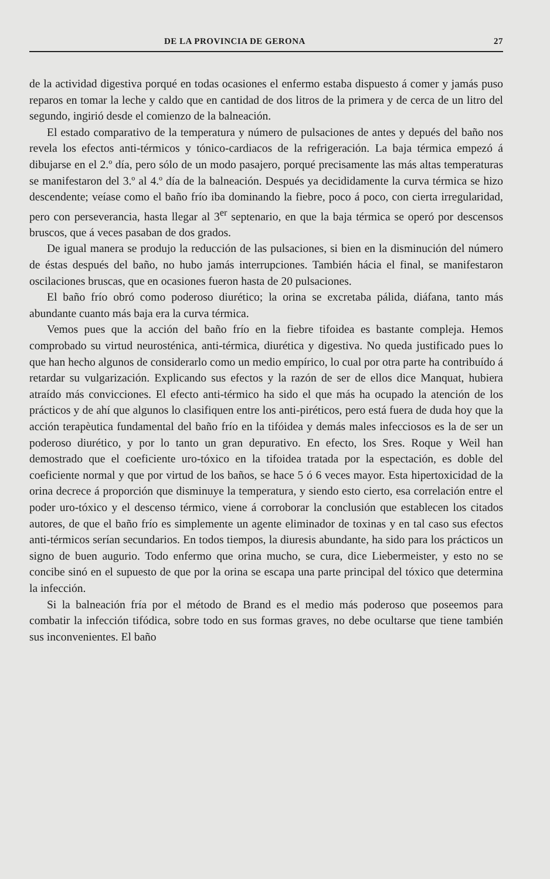DE LA PROVINCIA DE GERONA 27
de la actividad digestiva porqué en todas ocasiones el enfermo estaba dispuesto á comer y jamás puso reparos en tomar la leche y caldo que en cantidad de dos litros de la primera y de cerca de un litro del segundo, ingirió desde el comienzo de la balneación.
El estado comparativo de la temperatura y número de pulsaciones de antes y depués del baño nos revela los efectos anti-térmicos y tónico-cardiacos de la refrigeración. La baja térmica empezó á dibujarse en el 2.º día, pero sólo de un modo pasajero, porqué precisamente las más altas temperaturas se manifestaron del 3.º al 4.º día de la balneación. Después ya decididamente la curva térmica se hizo descendente; veíase como el baño frío iba dominando la fiebre, poco á poco, con cierta irregularidad, pero con perseverancia, hasta llegar al 3<sup>er</sup> septenario, en que la baja térmica se operó por descensos bruscos, que á veces pasaban de dos grados.
De igual manera se produjo la reducción de las pulsaciones, si bien en la disminución del número de éstas después del baño, no hubo jamás interrupciones. También hácia el final, se manifestaron oscilaciones bruscas, que en ocasiones fueron hasta de 20 pulsaciones.
El baño frío obró como poderoso diurético; la orina se excretaba pálida, diáfana, tanto más abundante cuanto más baja era la curva térmica.
Vemos pues que la acción del baño frío en la fiebre tifoidea es bastante compleja. Hemos comprobado su virtud neurosténica, anti-térmica, diurética y digestiva. No queda justificado pues lo que han hecho algunos de considerarlo como un medio empírico, lo cual por otra parte ha contribuído á retardar su vulgarización. Explicando sus efectos y la razón de ser de ellos dice Manquat, hubiera atraído más convicciones. El efecto anti-térmico ha sido el que más ha ocupado la atención de los prácticos y de ahí que algunos lo clasifiquen entre los anti-piréticos, pero está fuera de duda hoy que la acción terapèutica fundamental del baño frío en la tifóidea y demás males infecciosos es la de ser un poderoso diurético, y por lo tanto un gran depurativo. En efecto, los Sres. Roque y Weil han demostrado que el coeficiente uro-tóxico en la tifoidea tratada por la espectación, es doble del coeficiente normal y que por virtud de los baños, se hace 5 ó 6 veces mayor. Esta hipertoxicidad de la orina decrece á proporción que disminuye la temperatura, y siendo esto cierto, esa correlación entre el poder uro-tóxico y el descenso térmico, viene á corroborar la conclusión que establecen los citados autores, de que el baño frío es simplemente un agente eliminador de toxinas y en tal caso sus efectos anti-térmicos serían secundarios. En todos tiempos, la diuresis abundante, ha sido para los prácticos un signo de buen augurio. Todo enfermo que orina mucho, se cura, dice Liebermeister, y esto no se concibe sinó en el supuesto de que por la orina se escapa una parte principal del tóxico que determina la infección.
Si la balneación fría por el método de Brand es el medio más poderoso que poseemos para combatir la infección tifódica, sobre todo en sus formas graves, no debe ocultarse que tiene también sus inconvenientes. El baño